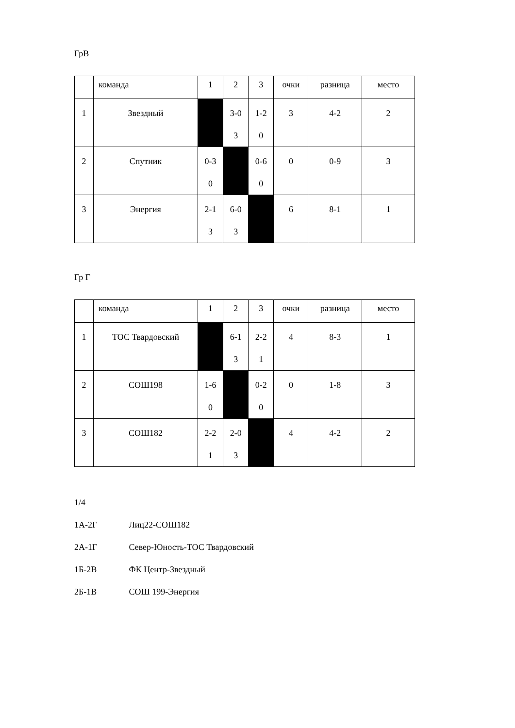ГрВ
| | команда | 1 | 2 | 3 | очки | разница | место |
| 1 | Звездный | | 3-0 3 | 1-2 0 | 3 | 4-2 | 2 |
| 2 | Спутник | 0-3 0 | | 0-6 0 | 0 | 0-9 | 3 |
| 3 | Энергия | 2-1 3 | 6-0 3 | | 6 | 8-1 | 1 |
Гр Г
| | команда | 1 | 2 | 3 | очки | разница | место |
| 1 | ТОС Твардовский | | 6-1 3 | 2-2 1 | 4 | 8-3 | 1 |
| 2 | СОШ198 | 1-6 0 | | 0-2 0 | 0 | 1-8 | 3 |
| 3 | СОШ182 | 2-2 1 | 2-0 3 | | 4 | 4-2 | 2 |
1/4
1А-2Г Лиц22-СОШ182
2А-1Г Север-Юность-ТОС Твардовский
1Б-2В ФК Центр-Звездный
2Б-1В СОШ 199-Энергия